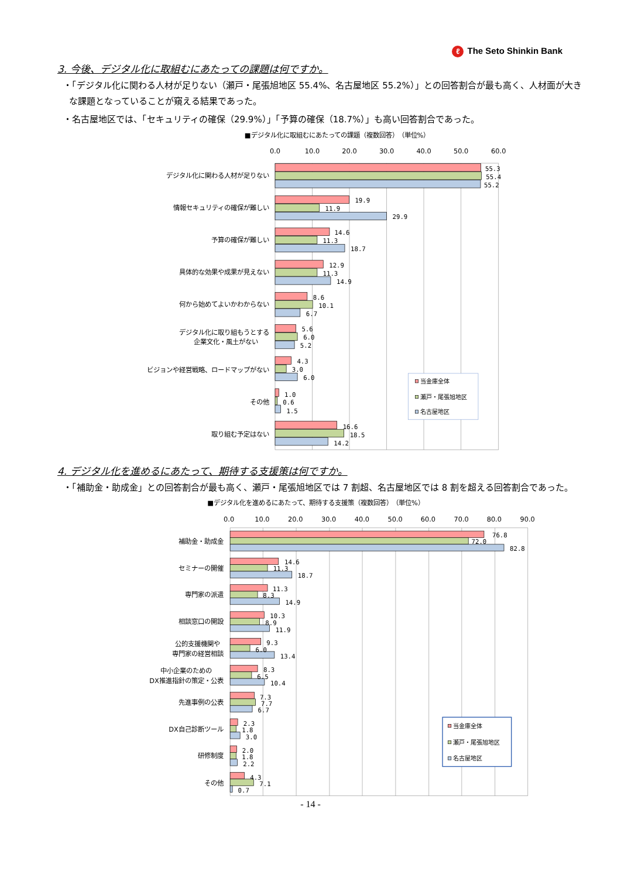ℓ The Seto Shinkin Bank
3. 今後、デジタル化に取組むにあたっての課題は何ですか。
・「デジタル化に関わる人材が足りない（瀬戸・尾張旭地区 55.4%、名古屋地区 55.2%）」との回答割合が最も高く、人材面が大きな課題となっていることが窺える結果であった。
・名古屋地区では、「セキュリティの確保（29.9%）」「予算の確保（18.7%）」も高い回答割合であった。
■デジタル化に取組むにあたっての課題（複数回答）　（単位%）
0.0
10.0
20.0
30.0
40.0
50.0
60.0
55.3
55.4
55.2
19.9
11.9
29.9
14.6
11.3
18.7
12.9
11.3
14.9
8.6
10.1
6.7
5.6
6.0
5.2
4.3
3.0
6.0
1.0
0.6
1.5
16.6
18.5
14.2
デジタル化に関わる人材が足りない
情報セキュリティの確保が難しい
予算の確保が難しい
具体的な効果や成果が見えない
何から始めてよいかわからない
デジタル化に取り組もうとする
企業文化・風土がない
ビジョンや経営戦略、ロードマップがない
その他
取り組む予定はない
当金庫全体
瀬戸・尾張旭地区
名古屋地区
4. デジタル化を進めるにあたって、期待する支援策は何ですか。
・「補助金・助成金」との回答割合が最も高く、瀬戸・尾張旭地区では 7 割超、名古屋地区では 8 割を超える回答割合であった。
■デジタル化を進めるにあたって、期待する支援策（複数回答）　（単位%）
0.0
10.0
20.0
30.0
40.0
50.0
60.0
70.0
80.0
90.0
76.8
72.0
82.8
14.6
11.3
18.7
11.3
8.3
14.9
10.3
8.9
11.9
9.3
6.0
13.4
8.3
6.5
10.4
7.3
7.7
6.7
2.3
1.8
3.0
2.0
1.8
2.2
4.3
7.1
0.7
補助金・助成金
セミナーの開催
専門家の派遣
相談窓口の開設
公的支援機関や
専門家の経営相談
中小企業のための
DX推進指針の策定・公表
先進事例の公表
DX自己診断ツール
研修制度
その他
当金庫全体
瀬戸・尾張旭地区
名古屋地区
- 14 -